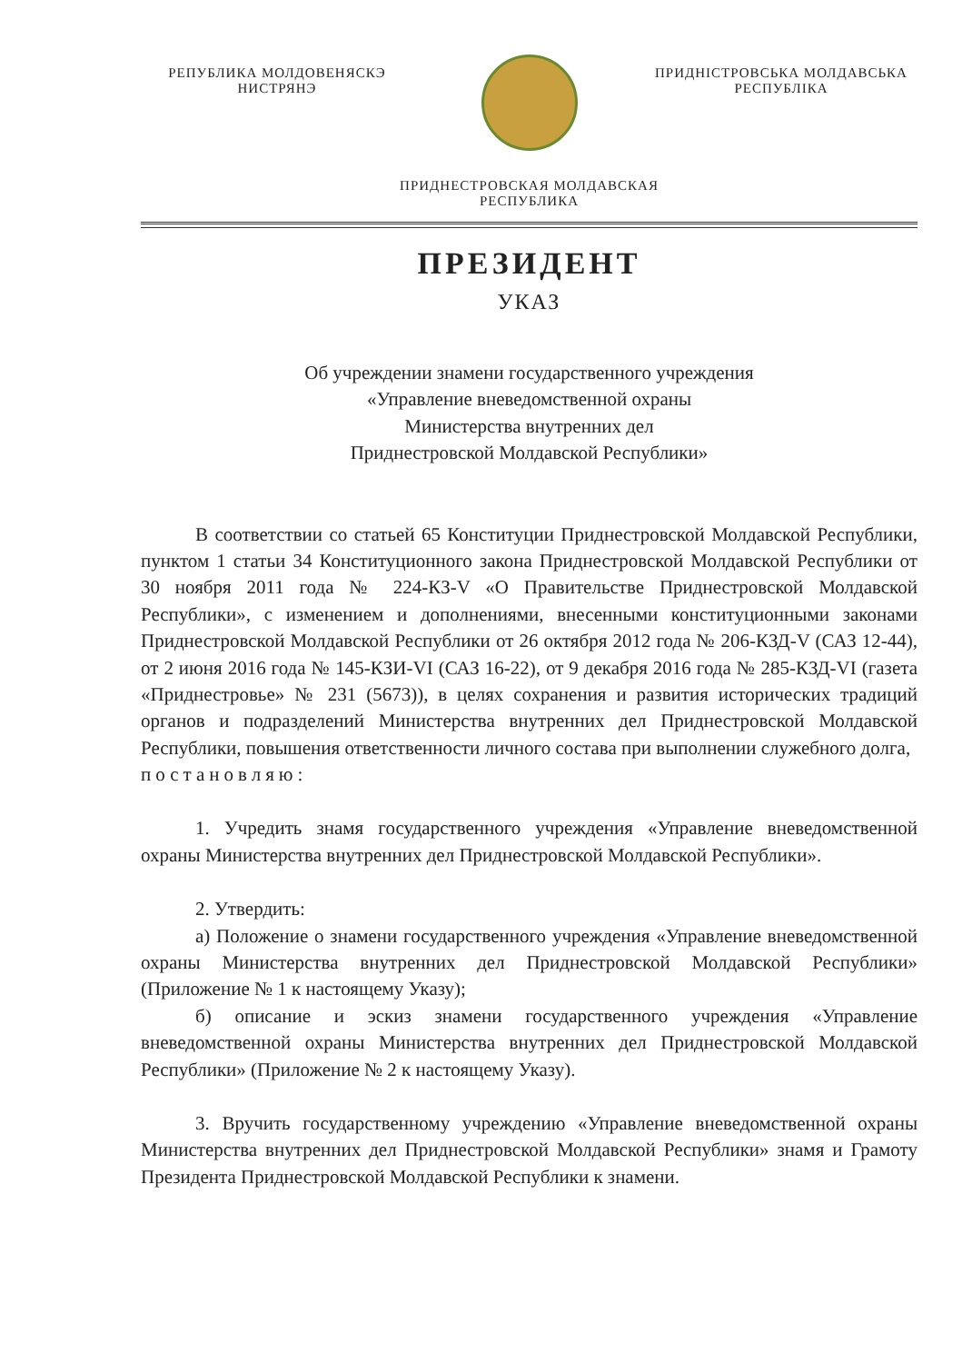РЕПУБЛИКА МОЛДОВЕНЯСКЭ
НИСТРЯНЭ
ПРИДНІСТРОВСЬКА МОЛДАВСЬКА
РЕСПУБЛІКА
ПРИДНЕСТРОВСКАЯ МОЛДАВСКАЯ
РЕСПУБЛИКА
ПРЕЗИДЕНТ
УКАЗ
Об учреждении знамени государственного учреждения
«Управление вневедомственной охраны
Министерства внутренних дел
Приднестровской Молдавской Республики»
В соответствии со статьей 65 Конституции Приднестровской Молдавской Республики, пунктом 1 статьи 34 Конституционного закона Приднестровской Молдавской Республики от 30 ноября 2011 года № 224-КЗ-V «О Правительстве Приднестровской Молдавской Республики», с изменением и дополнениями, внесенными конституционными законами Приднестровской Молдавской Республики от 26 октября 2012 года № 206-КЗД-V (САЗ 12-44), от 2 июня 2016 года № 145-КЗИ-VI (САЗ 16-22), от 9 декабря 2016 года № 285-КЗД-VI (газета «Приднестровье» № 231 (5673)), в целях сохранения и развития исторических традиций органов и подразделений Министерства внутренних дел Приднестровской Молдавской Республики, повышения ответственности личного состава при выполнении служебного долга,
постановляю:
1. Учредить знамя государственного учреждения «Управление вневедомственной охраны Министерства внутренних дел Приднестровской Молдавской Республики».
2. Утвердить:
а) Положение о знамени государственного учреждения «Управление вневедомственной охраны Министерства внутренних дел Приднестровской Молдавской Республики» (Приложение № 1 к настоящему Указу);
б) описание и эскиз знамени государственного учреждения «Управление вневедомственной охраны Министерства внутренних дел Приднестровской Молдавской Республики» (Приложение № 2 к настоящему Указу).
3. Вручить государственному учреждению «Управление вневедомственной охраны Министерства внутренних дел Приднестровской Молдавской Республики» знамя и Грамоту Президента Приднестровской Молдавской Республики к знамени.